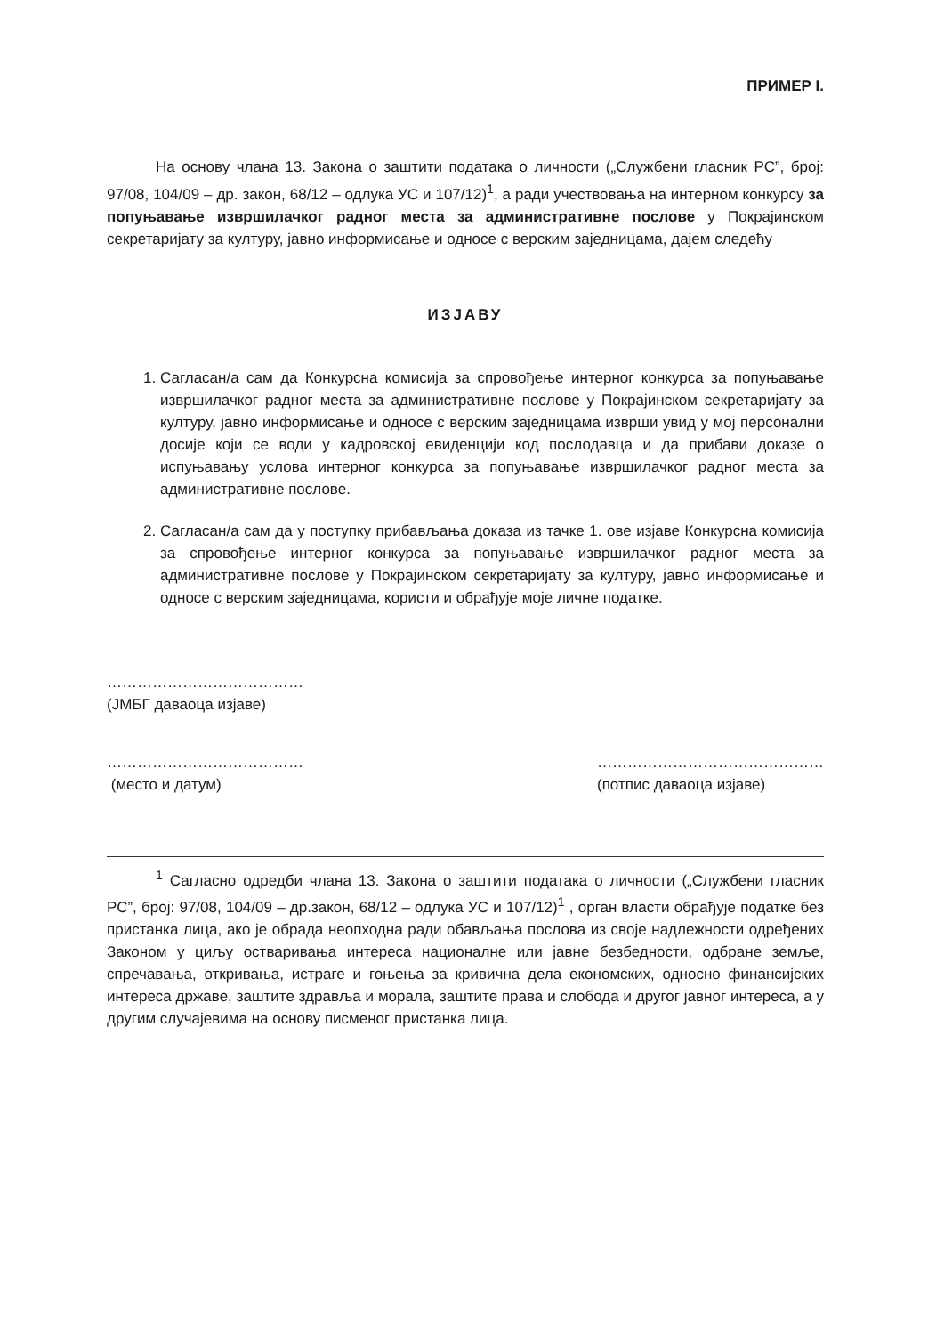ПРИМЕР I.
На основу члана 13. Закона о заштити података о личности („Службени гласник РС”, број: 97/08, 104/09 – др. закон, 68/12 – одлука УС и 107/12)<sup>1</sup>, а ради учествовања на интерном конкурсу за попуњавање извршилачког радног места за административне послове у Покрајинском секретаријату за културу, јавно информисање и односе с верским заједницама, дајем следећу
ИЗЈАВУ
1. Сагласан/а сам да Конкурсна комисија за спровођење интерног конкурса за попуњавање извршилачког радног места за административне послове у Покрајинском секретаријату за културу, јавно информисање и односе с верским заједницама изврши увид у мој персонални досије који се води у кадровској евиденцији код послодавца и да прибави доказе о испуњавању услова интерног конкурса за попуњавање извршилачког радног места за административне послове.
2. Сагласан/а сам да у поступку прибављања доказа из тачке 1. ове изјаве Конкурсна комисија за спровођење интерног конкурса за попуњавање извршилачког радног места за административне послове у Покрајинском секретаријату за културу, јавно информисање и односе с верским заједницама, користи и обрађује моје личне податке.
…………………………………
(ЈМБГ даваоца изјаве)
…………………………………
(место и датум)
………………………………………
(потпис даваоца изјаве)
<sup>1</sup> Сагласно одредби члана 13. Закона о заштити података о личности („Службени гласник РС”, број: 97/08, 104/09 – др.закон, 68/12 – одлука УС и 107/12)<sup>1</sup> , орган власти обрађује податке без пристанка лица, ако је обрада неопходна ради обављања послова из своје надлежности одређених Законом у циљу остваривања интереса националне или јавне безбедности, одбране земље, спречавања, откривања, истраге и гоњења за кривична дела економских, односно финансијских интереса државе, заштите здравља и морала, заштите права и слобода и другог јавног интереса, а у другим случајевима на основу писменог пристанка лица.